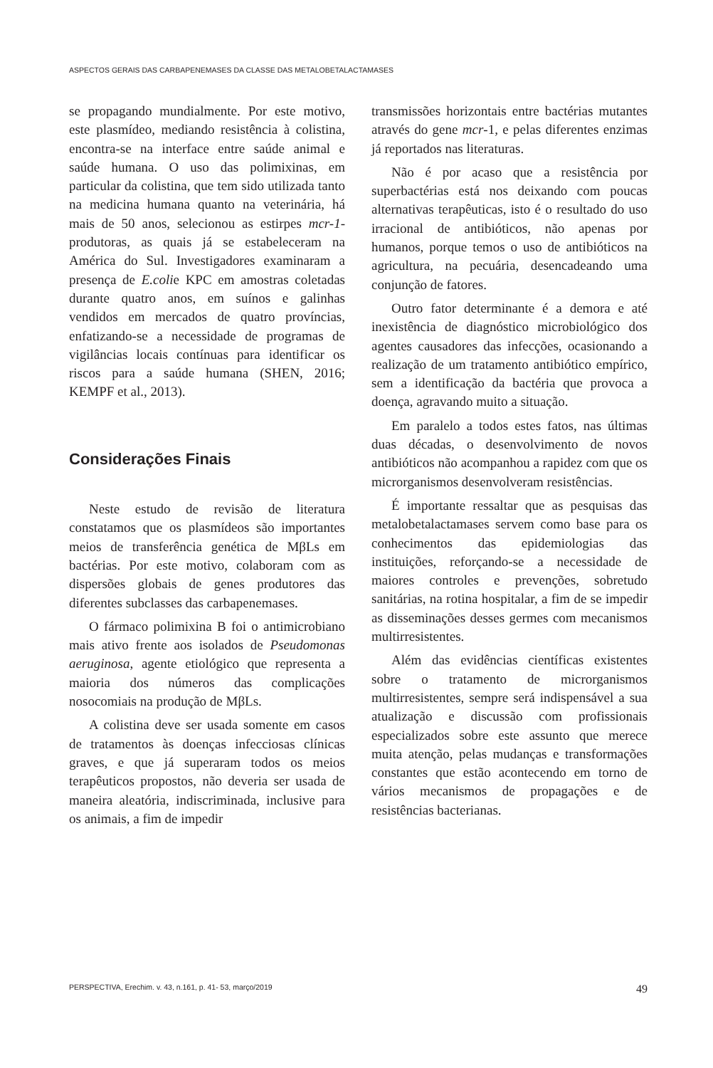ASPECTOS GERAIS DAS CARBAPENEMASES DA CLASSE DAS METALOBETALACTAMASES
se propagando mundialmente. Por este motivo, este plasmídeo, mediando resistência à colistina, encontra-se na interface entre saúde animal e saúde humana. O uso das polimixinas, em particular da colistina, que tem sido utilizada tanto na medicina humana quanto na veterinária, há mais de 50 anos, selecionou as estirpes mcr-1-produtoras, as quais já se estabeleceram na América do Sul. Investigadores examinaram a presença de E.colie KPC em amostras coletadas durante quatro anos, em suínos e galinhas vendidos em mercados de quatro províncias, enfatizando-se a necessidade de programas de vigilâncias locais contínuas para identificar os riscos para a saúde humana (SHEN, 2016; KEMPF et al., 2013).
Considerações Finais
Neste estudo de revisão de literatura constatamos que os plasmídeos são importantes meios de transferência genética de MβLs em bactérias. Por este motivo, colaboram com as dispersões globais de genes produtores das diferentes subclasses das carbapenemases.
O fármaco polimixina B foi o antimicrobiano mais ativo frente aos isolados de Pseudomonas aeruginosa, agente etiológico que representa a maioria dos números das complicações nosocomiais na produção de MβLs.
A colistina deve ser usada somente em casos de tratamentos às doenças infecciosas clínicas graves, e que já superaram todos os meios terapêuticos propostos, não deveria ser usada de maneira aleatória, indiscriminada, inclusive para os animais, a fim de impedir
transmissões horizontais entre bactérias mutantes através do gene mcr-1, e pelas diferentes enzimas já reportados nas literaturas.
Não é por acaso que a resistência por superbactérias está nos deixando com poucas alternativas terapêuticas, isto é o resultado do uso irracional de antibióticos, não apenas por humanos, porque temos o uso de antibióticos na agricultura, na pecuária, desencadeando uma conjunção de fatores.
Outro fator determinante é a demora e até inexistência de diagnóstico microbiológico dos agentes causadores das infecções, ocasionando a realização de um tratamento antibiótico empírico, sem a identificação da bactéria que provoca a doença, agravando muito a situação.
Em paralelo a todos estes fatos, nas últimas duas décadas, o desenvolvimento de novos antibióticos não acompanhou a rapidez com que os microrganismos desenvolveram resistências.
É importante ressaltar que as pesquisas das metalobetalactamases servem como base para os conhecimentos das epidemiologias das instituições, reforçando-se a necessidade de maiores controles e prevenções, sobretudo sanitárias, na rotina hospitalar, a fim de se impedir as disseminações desses germes com mecanismos multirresistentes.
Além das evidências científicas existentes sobre o tratamento de microrganismos multirresistentes, sempre será indispensável a sua atualização e discussão com profissionais especializados sobre este assunto que merece muita atenção, pelas mudanças e transformações constantes que estão acontecendo em torno de vários mecanismos de propagações e de resistências bacterianas.
PERSPECTIVA, Erechim. v. 43, n.161, p. 41- 53, março/2019 49